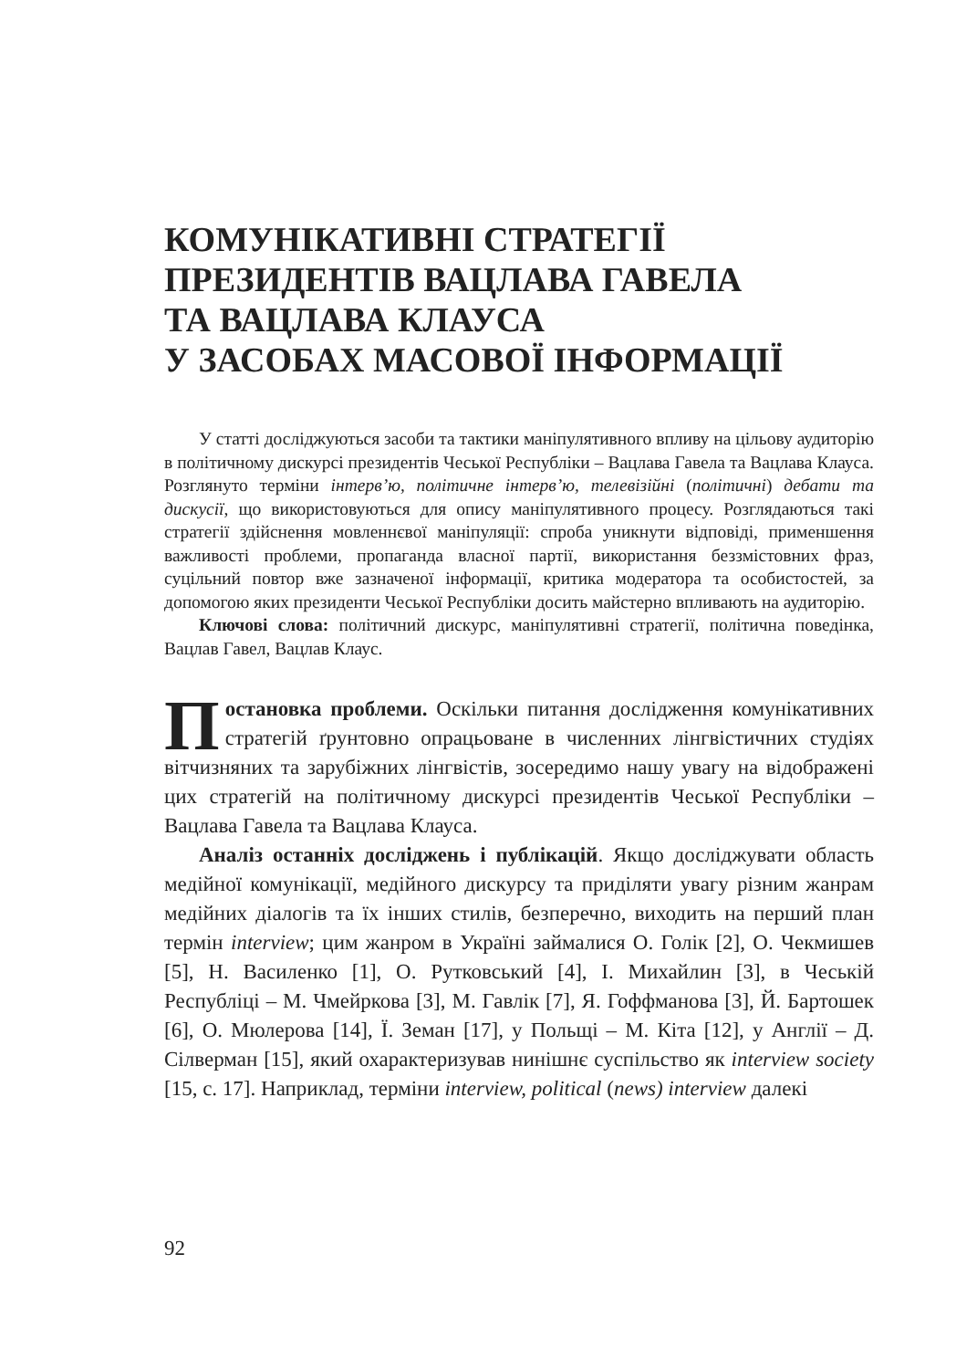КОМУНІКАТИВНІ СТРАТЕГІЇ
ПРЕЗИДЕНТІВ ВАЦЛАВА ГАВЕЛА
ТА ВАЦЛАВА КЛАУСА
У ЗАСОБАХ МАСОВОЇ ІНФОРМАЦІЇ
У статті досліджуються засоби та тактики маніпулятивного впливу на цільову аудиторію в політичному дискурсі президентів Чеської Республіки – Вацлава Гавела та Вацлава Клауса. Розглянуто терміни інтерв’ю, політичне інтерв’ю, телевізійні (політичні) дебати та дискусії, що використовуються для опису маніпулятивного процесу. Розглядаються такі стратегії здійснення мовленнєвої маніпуляції: спроба уникнути відповіді, применшення важливості проблеми, пропаганда власної партії, використання беззмістовних фраз, суцільний повтор вже зазначеної інформації, критика модератора та особистостей, за допомогою яких президенти Чеської Республіки досить майстерно впливають на аудиторію.
Ключові слова: політичний дискурс, маніпулятивні стратегії, політична поведінка, Вацлав Гавел, Вацлав Клаус.
Постановка проблеми. Оскільки питання дослідження комунікативних стратегій ґрунтовно опрацьоване в численних лінгвістичних студіях вітчизняних та зарубіжних лінгвістів, зосередимо нашу увагу на відображені цих стратегій на політичному дискурсі президентів Чеської Республіки – Вацлава Гавела та Вацлава Клауса.
Аналіз останніх досліджень і публікацій. Якщо досліджувати область медійної комунікації, медійного дискурсу та приділяти увагу різним жанрам медійних діалогів та їх інших стилів, безперечно, виходить на перший план термін interview; цим жанром в Україні займалися О. Голік [2], О. Чекмишев [5], Н. Василенко [1], О. Рутковський [4], І. Михайлин [3], в Чеській Республіці – М. Чмейркова [3], М. Гавлік [7], Я. Гоффманова [3], Й. Бартошек [6], О. Мюлерова [14], Ї. Земан [17], у Польщі – М. Кіта [12], у Англії – Д. Сілверман [15], який охарактеризував нинішнє суспільство як interview society [15, с. 17]. Наприклад, терміни interview, political (news) interview далекі
92